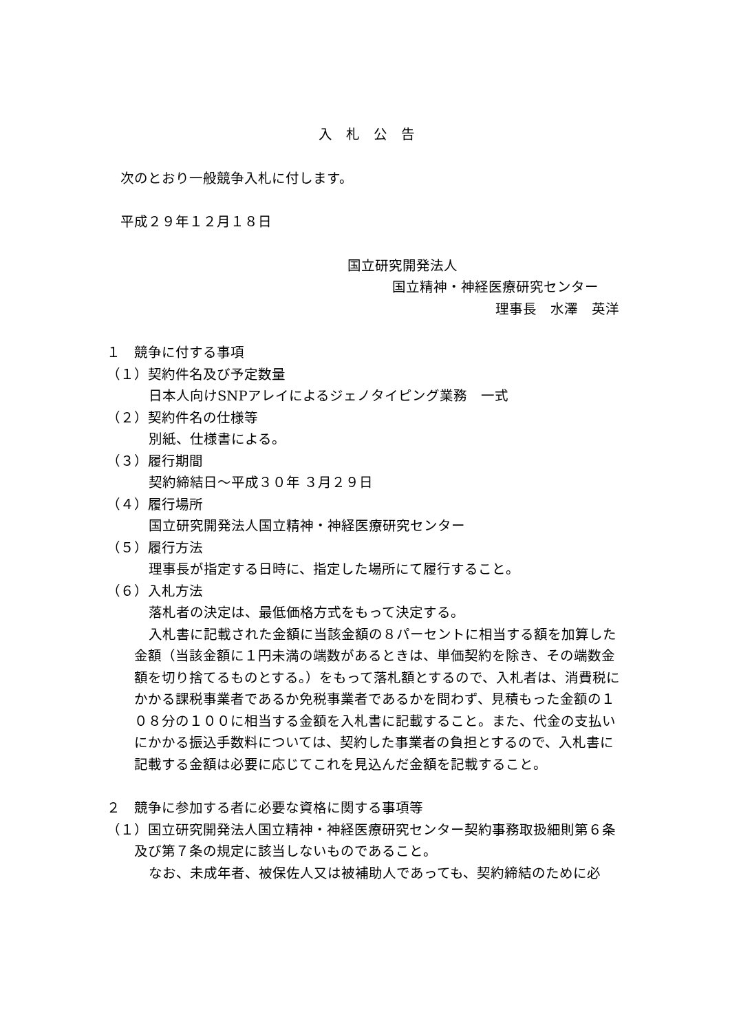入　札　公　告
次のとおり一般競争入札に付します。
平成２９年１２月１８日
国立研究開発法人
国立精神・神経医療研究センター
理事長　水澤　英洋
１　競争に付する事項
（１）契約件名及び予定数量
日本人向けSNPアレイによるジェノタイピング業務　一式
（２）契約件名の仕様等
別紙、仕様書による。
（３）履行期間
契約締結日～平成３０年 ３月２９日
（４）履行場所
国立研究開発法人国立精神・神経医療研究センター
（５）履行方法
理事長が指定する日時に、指定した場所にて履行すること。
（６）入札方法
落札者の決定は、最低価格方式をもって決定する。
入札書に記載された金額に当該金額の８パーセントに相当する額を加算した金額（当該金額に１円未満の端数があるときは、単価契約を除き、その端数金額を切り捨てるものとする。）をもって落札額とするので、入札者は、消費税にかかる課税事業者であるか免税事業者であるかを問わず、見積もった金額の１０８分の１００に相当する金額を入札書に記載すること。また、代金の支払いにかかる振込手数料については、契約した事業者の負担とするので、入札書に記載する金額は必要に応じてこれを見込んだ金額を記載すること。
２　競争に参加する者に必要な資格に関する事項等
（１）国立研究開発法人国立精神・神経医療研究センター契約事務取扱細則第６条及び第７条の規定に該当しないものであること。
なお、未成年者、被保佐人又は被補助人であっても、契約締結のために必